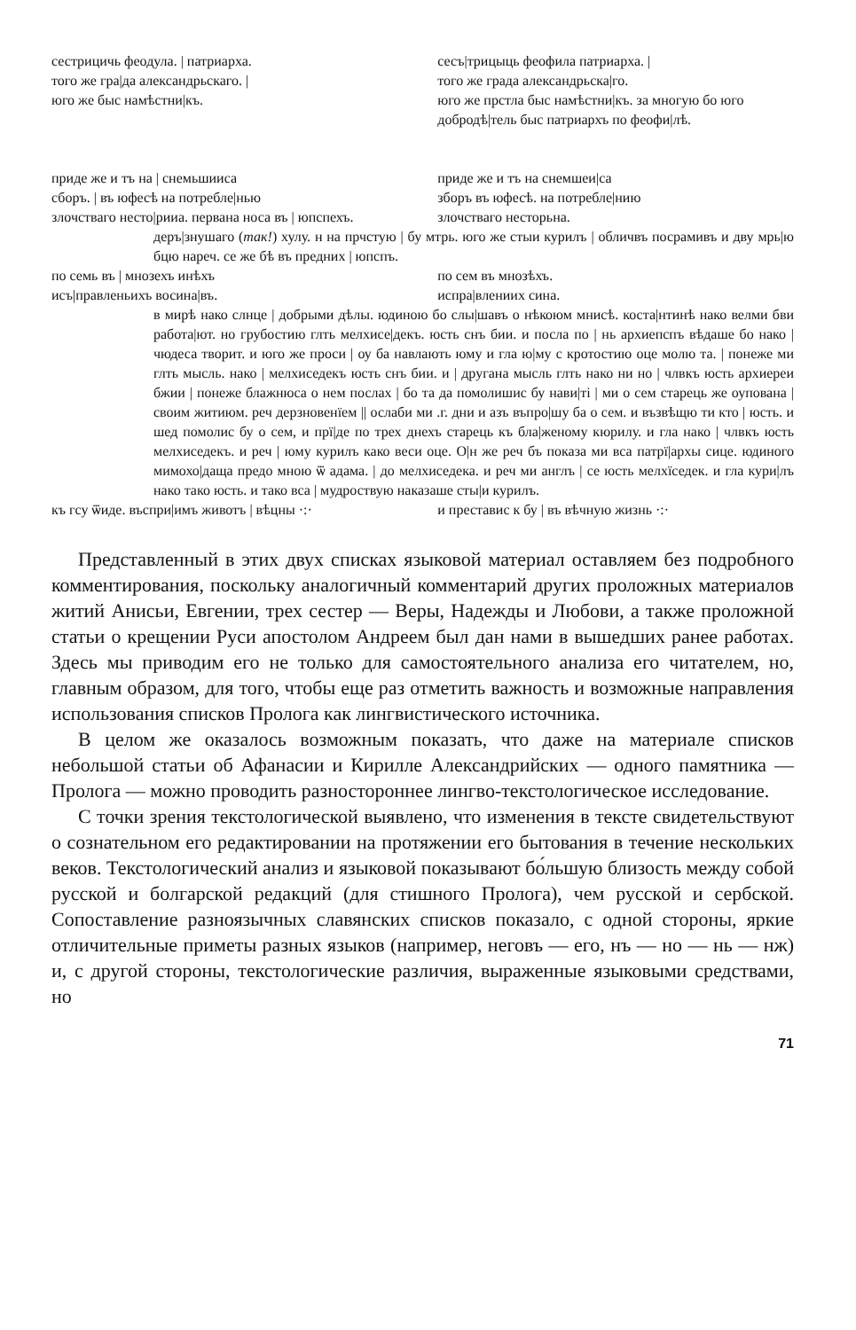сестрицичь феодула. | патриарха.
того же гра|да александрьскаго. |
юго же быс намѣстни|къ.
сесъ|трицыць феофила патриарха. |
того же града александрьска|го.
юго же прстла быс намѣстни|къ. за многую бо юго добродѣ|тель быс патриархъ по феофи|лѣ.
приде же и тъ на | снемьшииса
сборъ. | въ юфесѣ на потребле|нью
злочстваго несто|рииа. первана носа въ | юпспехъ.
приде же и тъ на снемшеи|са
зборъ въ юфесѣ. на потребле|нию
злочстваго несторьна.
деръ|знушаго (так!) хулу. н на прчстую | бу мтрь. юго же стыи курилъ | обличвъ посрамивъ и дву мрь|ю бцю нареч. се же бѣ въ предних | юпспъ.
по семь въ | мнозехъ инѣхъ
исъ|правленьихъ восина|въ.
по сем въ мнозѣхъ.
испра|влениих сина.
в мирѣ нако слнце | добрыми дѣлы. юдиною бо слы|шавъ о нѣкоюм мнисѣ. коста|нтинѣ нако велми бви работа|ют. но грубостию глть мелхисе|декъ. юсть снъ бии. и посла по | нь архиепспъ вѣдаше бо нако | чюдеса творит. и юго же проси | оу ба навлають юму и гла ю|му с кротостию оце молю та. | понеже ми глть мысль. нако | мелхиседекъ юсть снъ бии. и | другана мысль глть нако ни но | члвкъ юсть архиереи бжии | понеже блажнюса о нем послах | бо та да помолишис бу нави|ті | ми о сем старець же оупована | своим житиюм. реч дерзновенїем || ослаби ми .г. дни и азъ въпро|шу ба о сем. и възвѣщю ти кто | юсть. и шед помолис бу о сем, и прї|де по трех днехъ старець къ бла|женому кюрилу. и гла нако | члвкъ юсть мелхиседекъ. и реч | юму курилъ како веси оце. О|н же реч бъ показа ми вса патрї|архы сице. юдиного мимохо|дащa предо мною ѿ адама. | до мелхиседека. и реч ми англъ | се юсть мелхїседек. и гла кури|лъ нако тако юсть. и тако вса | мудроствую наказаше сты|и курилъ.
къ гсу ѿиде. въспри|имъ животъ | вѣцны ·:·
и преставис к бу | въ вѣчную жизнь ·:·
Представленный в этих двух списках языковой материал оставляем без подробного комментирования, поскольку аналогичный комментарий других проложных материалов житий Анисьи, Евгении, трех сестер — Веры, Надежды и Любови, а также проложной статьи о крещении Руси апостолом Андреем был дан нами в вышедших ранее работах. Здесь мы приводим его не только для самостоятельного анализа его читателем, но, главным образом, для того, чтобы еще раз отметить важность и возможные направления использования списков Пролога как лингвистического источника.
В целом же оказалось возможным показать, что даже на материале списков небольшой статьи об Афанасии и Кирилле Александрийских — одного памятника — Пролога — можно проводить разностороннее лингво-текстологическое исследование.
С точки зрения текстологической выявлено, что изменения в тексте свидетельствуют о сознательном его редактировании на протяжении его бытования в течение нескольких веков. Текстологический анализ и языковой показывают бо́льшую близость между собой русской и болгарской редакций (для стишного Пролога), чем русской и сербской. Сопоставление разноязычных славянских списков показало, с одной стороны, яркие отличительные приметы разных языков (например, неговъ — его, нъ — но — нь — нж) и, с другой стороны, текстологические различия, выраженные языковыми средствами, но
71